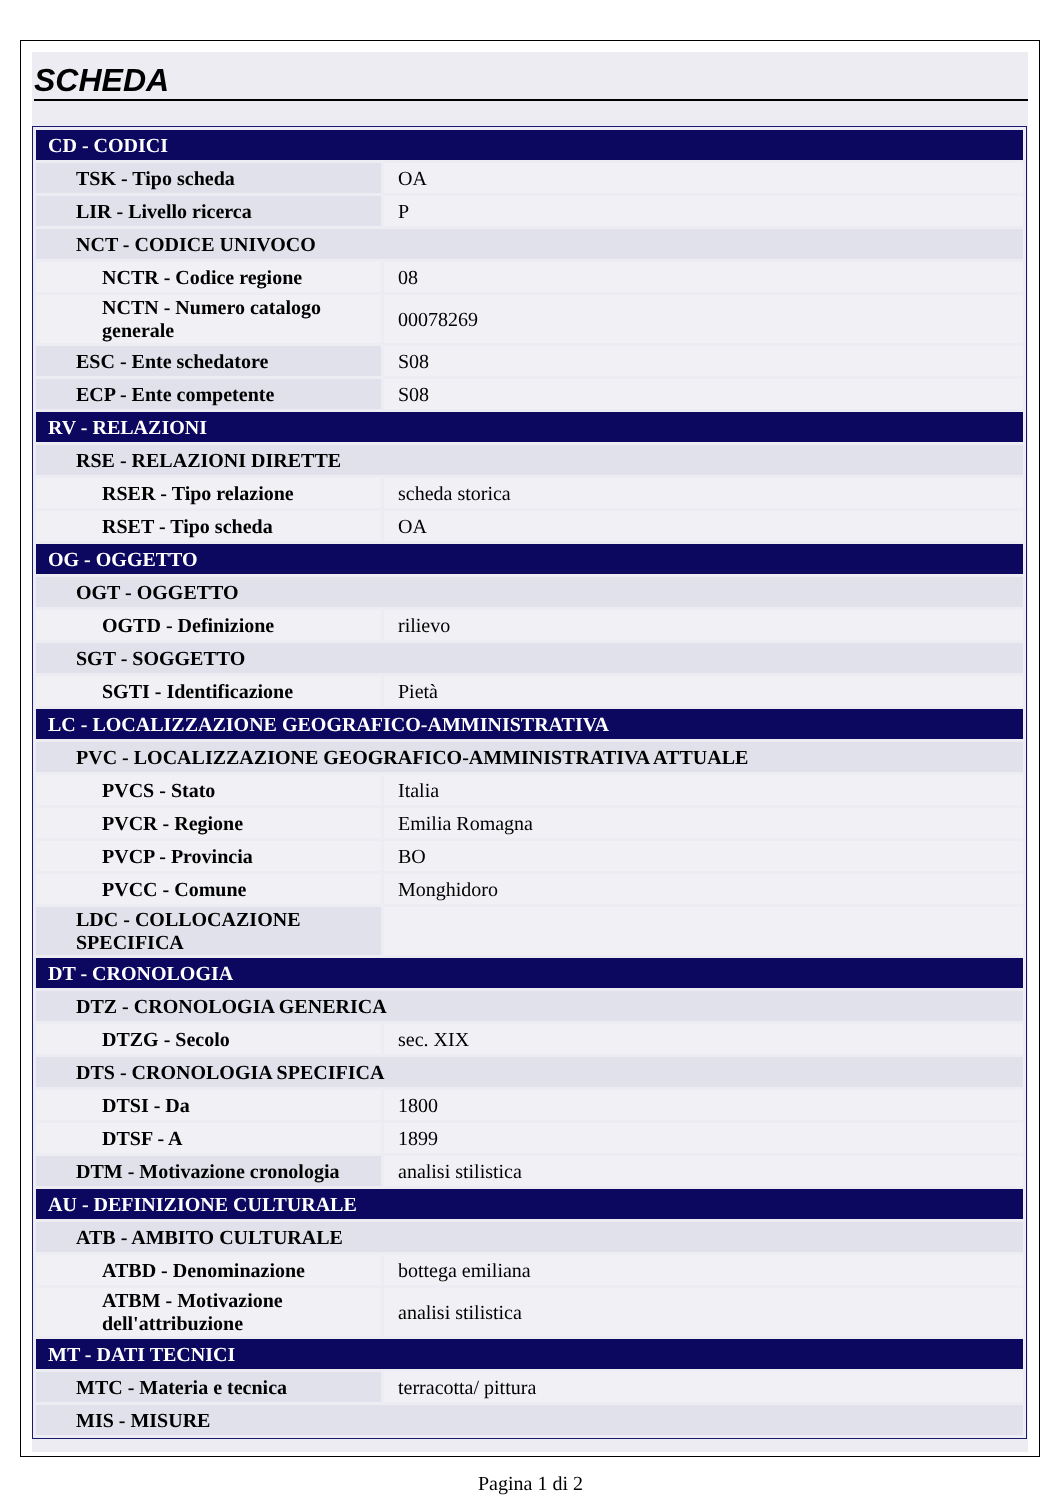SCHEDA
| CD - CODICI | |
| TSK - Tipo scheda | OA |
| LIR - Livello ricerca | P |
| NCT - CODICE UNIVOCO | |
| NCTR - Codice regione | 08 |
| NCTN - Numero catalogo generale | 00078269 |
| ESC - Ente schedatore | S08 |
| ECP - Ente competente | S08 |
| RV - RELAZIONI | |
| RSE - RELAZIONI DIRETTE | |
| RSER - Tipo relazione | scheda storica |
| RSET - Tipo scheda | OA |
| OG - OGGETTO | |
| OGT - OGGETTO | |
| OGTD - Definizione | rilievo |
| SGT - SOGGETTO | |
| SGTI - Identificazione | Pietà |
| LC - LOCALIZZAZIONE GEOGRAFICO-AMMINISTRATIVA | |
| PVC - LOCALIZZAZIONE GEOGRAFICO-AMMINISTRATIVA ATTUALE | |
| PVCS - Stato | Italia |
| PVCR - Regione | Emilia Romagna |
| PVCP - Provincia | BO |
| PVCC - Comune | Monghidoro |
| LDC - COLLOCAZIONE SPECIFICA | |
| DT - CRONOLOGIA | |
| DTZ - CRONOLOGIA GENERICA | |
| DTZG - Secolo | sec. XIX |
| DTS - CRONOLOGIA SPECIFICA | |
| DTSI - Da | 1800 |
| DTSF - A | 1899 |
| DTM - Motivazione cronologia | analisi stilistica |
| AU - DEFINIZIONE CULTURALE | |
| ATB - AMBITO CULTURALE | |
| ATBD - Denominazione | bottega emiliana |
| ATBM - Motivazione dell'attribuzione | analisi stilistica |
| MT - DATI TECNICI | |
| MTC - Materia e tecnica | terracotta/ pittura |
| MIS - MISURE | |
Pagina 1 di 2